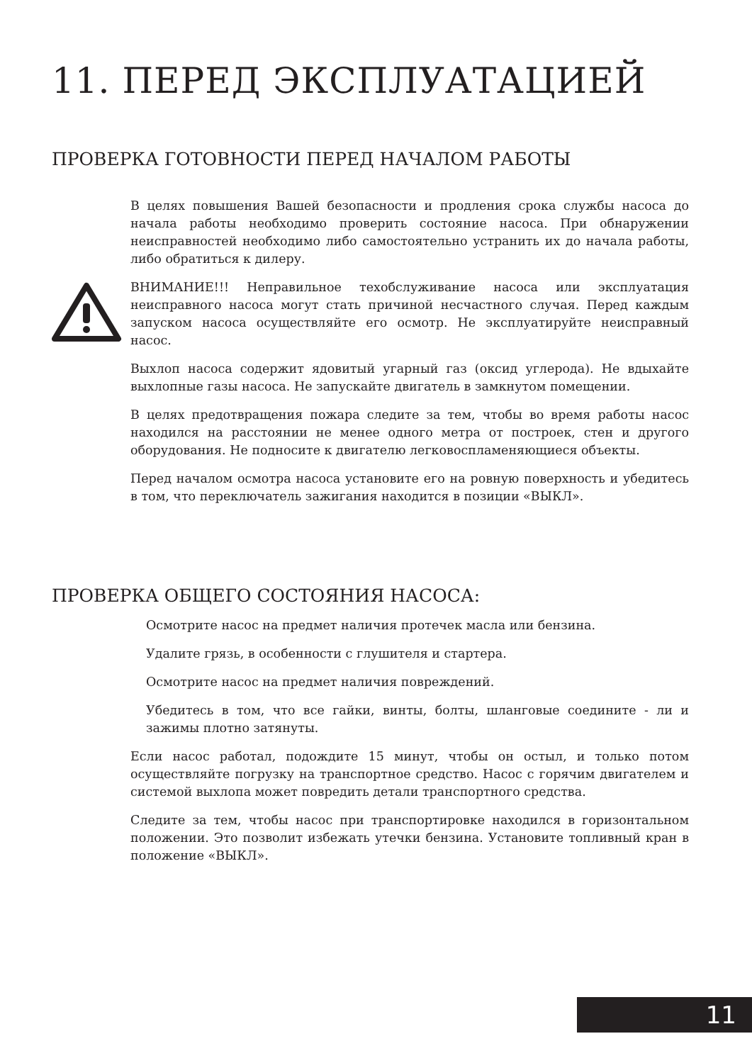11. ПЕРЕД ЭКСПЛУАТАЦИЕЙ
ПРОВЕРКА ГОТОВНОСТИ ПЕРЕД НАЧАЛОМ РАБОТЫ
В целях повышения Вашей безопасности и продления срока службы насоса до начала работы необходимо проверить состояние насоса. При обнаружении неисправностей необходимо либо самостоятельно устранить их до начала работы, либо обратиться к дилеру.
ВНИМАНИЕ!!! Неправильное техобслуживание насоса или эксплуатация неисправного насоса могут стать причиной несчастного случая. Перед каждым запуском насоса осуществляйте его осмотр. Не эксплуатируйте неисправный насос.
Выхлоп насоса содержит ядовитый угарный газ (оксид углерода). Не вдыхайте выхлопные газы насоса. Не запускайте двигатель в замкнутом помещении.
В целях предотвращения пожара следите за тем, чтобы во время работы насос находился на расстоянии не менее одного метра от построек, стен и другого оборудования. Не подносите к двигателю легковоспламеняющиеся объекты.
Перед началом осмотра насоса установите его на ровную поверхность и убедитесь в том, что переключатель зажигания находится в позиции «ВЫКЛ».
ПРОВЕРКА ОБЩЕГО СОСТОЯНИЯ НАСОСА:
Осмотрите насос на предмет наличия протечек масла или бензина.
Удалите грязь, в особенности с глушителя и стартера.
Осмотрите насос на предмет наличия повреждений.
Убедитесь в том, что все гайки, винты, болты, шланговые соедините - ли и зажимы плотно затянуты.
Если насос работал, подождите 15 минут, чтобы он остыл, и только потом осуществляйте погрузку на транспортное средство. Насос с горячим двигателем и системой выхлопа может повредить детали транспортного средства.
Следите за тем, чтобы насос при транспортировке находился в горизонтальном положении. Это позволит избежать утечки бензина. Установите топливный кран в положение «ВЫКЛ».
11